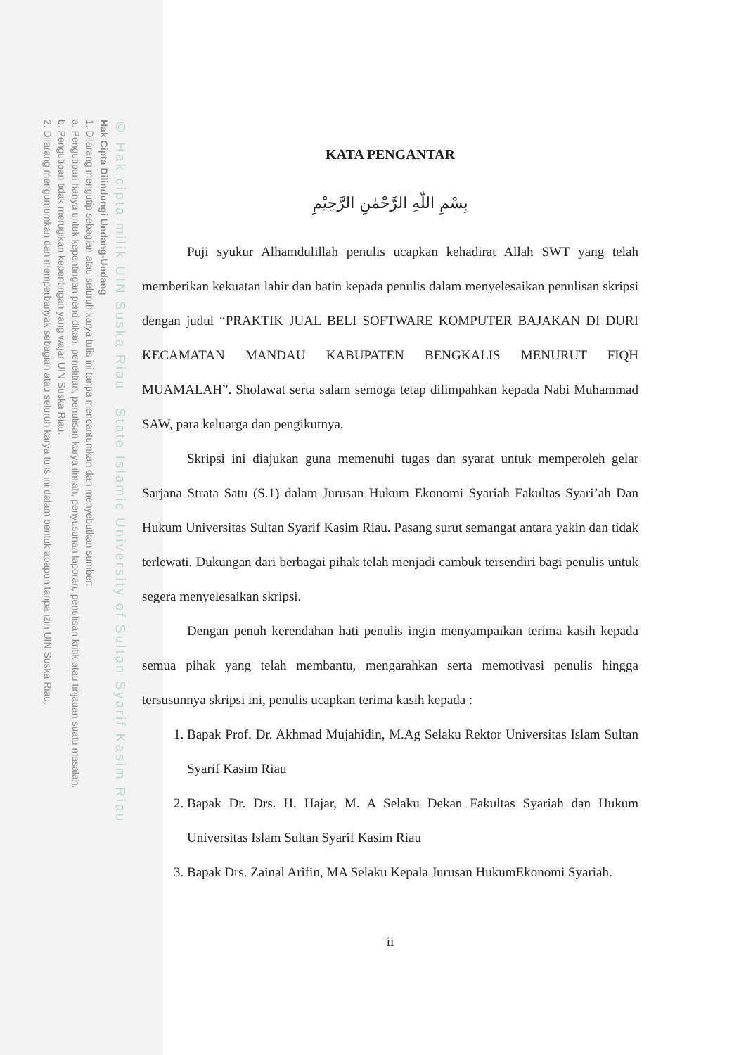© Hak cipta milik UIN Suska Riau State Islamic University of Sultan Syarif Kasim Riau
Hak Cipta Dilindungi Undang-Undang
1. Dilarang mengutip sebagian atau seluruh karya tulis ini tanpa mencantumkan dan menyebutkan sumber:
a. Pengutipan hanya untuk kepentingan pendidikan, penelitian, penulisan karya ilmiah, penyusunan laporan, penulisan kritik atau tinjauan suatu masalah.
b. Pengutipan tidak merugikan kepentingan yang wajar UIN Suska Riau.
2. Dilarang mengumumkan dan memperbanyak sebagian atau seluruh karya tulis ini dalam bentuk apapun tanpa izin UIN Suska Riau.
KATA PENGANTAR
بِسْمِ اللّٰهِ الرَّحْمٰنِ الرَّحِيْمِ
Puji syukur Alhamdulillah penulis ucapkan kehadirat Allah SWT yang telah memberikan kekuatan lahir dan batin kepada penulis dalam menyelesaikan penulisan skripsi dengan judul “PRAKTIK JUAL BELI SOFTWARE KOMPUTER BAJAKAN DI DURI KECAMATAN MANDAU KABUPATEN BENGKALIS MENURUT FIQH MUAMALAH”. Sholawat serta salam semoga tetap dilimpahkan kepada Nabi Muhammad SAW, para keluarga dan pengikutnya.
Skripsi ini diajukan guna memenuhi tugas dan syarat untuk memperoleh gelar Sarjana Strata Satu (S.1) dalam Jurusan Hukum Ekonomi Syariah Fakultas Syari’ah Dan Hukum Universitas Sultan Syarif Kasim Riau. Pasang surut semangat antara yakin dan tidak terlewati. Dukungan dari berbagai pihak telah menjadi cambuk tersendiri bagi penulis untuk segera menyelesaikan skripsi.
Dengan penuh kerendahan hati penulis ingin menyampaikan terima kasih kepada semua pihak yang telah membantu, mengarahkan serta memotivasi penulis hingga tersusunnya skripsi ini, penulis ucapkan terima kasih kepada :
1. Bapak Prof. Dr. Akhmad Mujahidin, M.Ag Selaku Rektor Universitas Islam Sultan Syarif Kasim Riau
2. Bapak Dr. Drs. H. Hajar, M. A Selaku Dekan Fakultas Syariah dan Hukum Universitas Islam Sultan Syarif Kasim Riau
3. Bapak Drs. Zainal Arifin, MA Selaku Kepala Jurusan HukumEkonomi Syariah.
ii